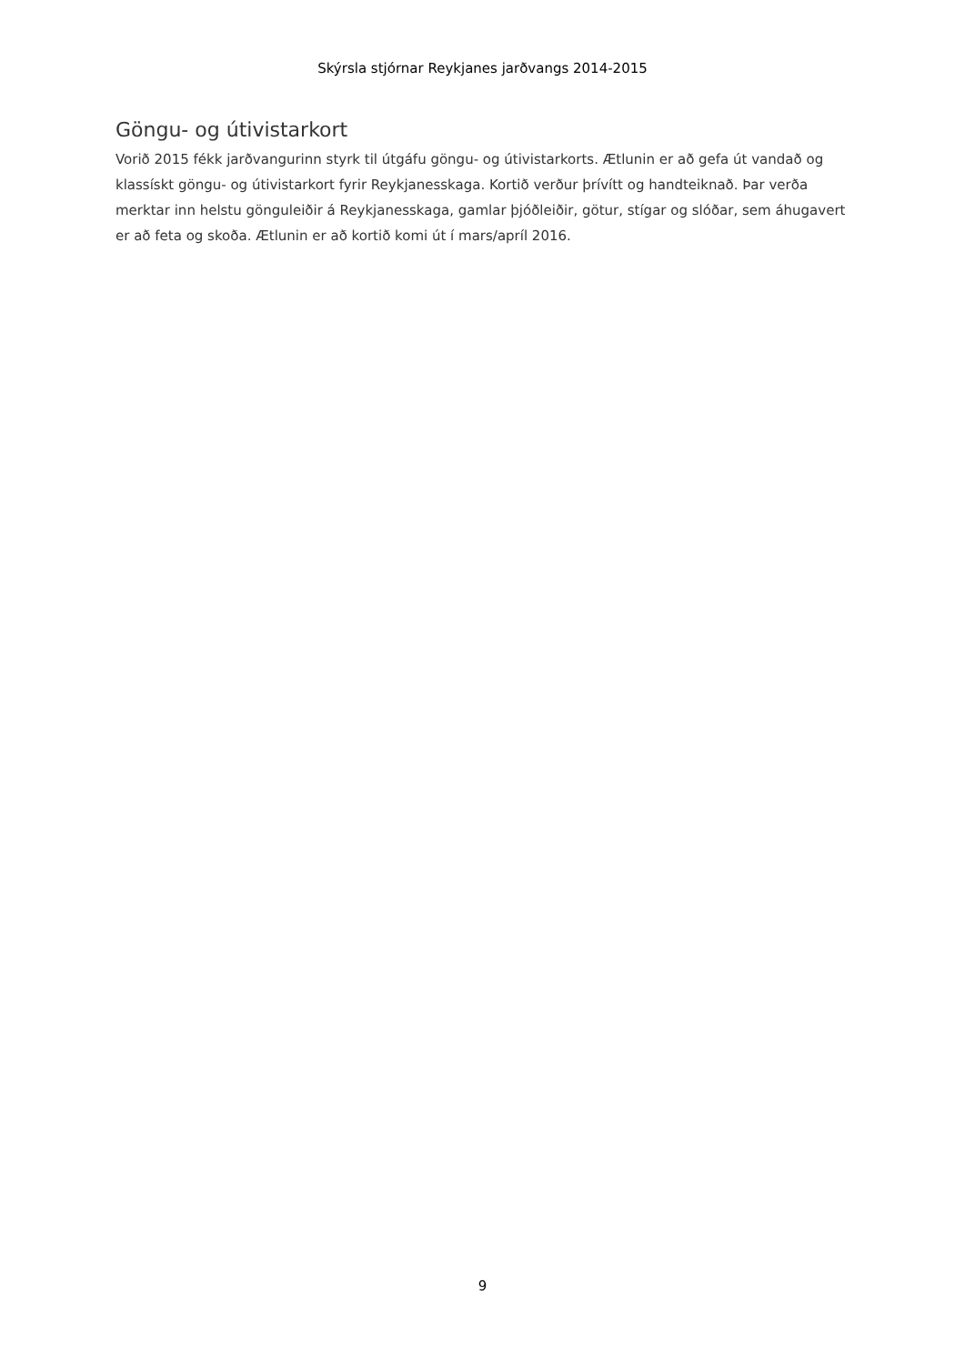Skýrsla stjórnar Reykjanes jarðvangs 2014-2015
Göngu- og útivistarkort
Vorið 2015 fékk jarðvangurinn styrk til útgáfu göngu- og útivistarkorts. Ætlunin er að gefa út vandað og klassískt göngu- og útivistarkort fyrir Reykjanesskaga. Kortið verður þrívítt og handteiknað. Þar verða merktar inn helstu gönguleiðir á Reykjanesskaga, gamlar þjóðleiðir, götur, stígar og slóðar, sem áhugavert er að feta og skoða. Ætlunin er að kortið komi út í mars/apríl 2016.
9